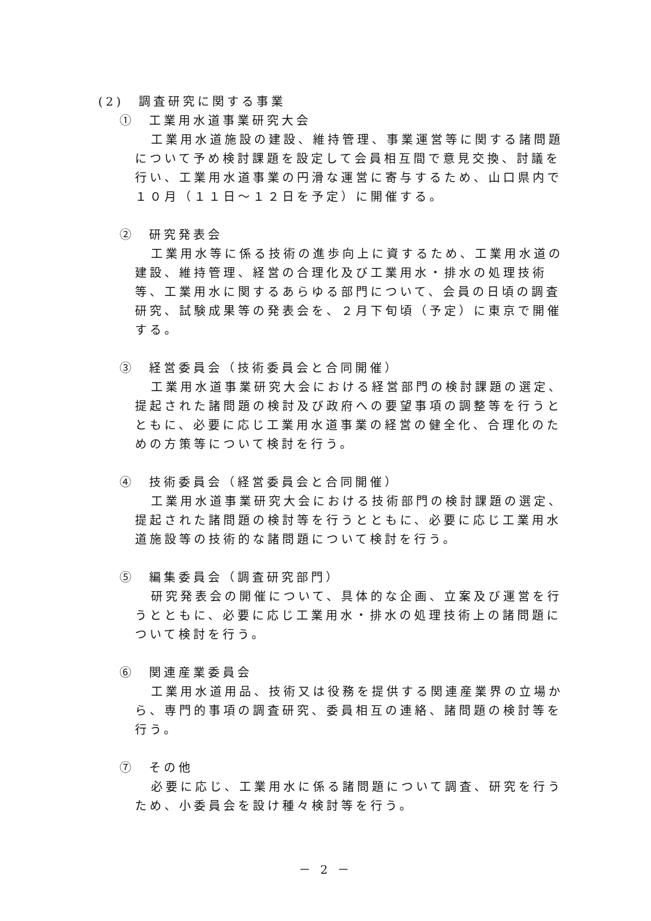(2)　調査研究に関する事業
①　工業用水道事業研究大会
工業用水道施設の建設、維持管理、事業運営等に関する諸問題について予め検討課題を設定して会員相互間で意見交換、討議を行い、工業用水道事業の円滑な運営に寄与するため、山口県内で１０月（１１日～１２日を予定）に開催する。
②　研究発表会
工業用水等に係る技術の進歩向上に資するため、工業用水道の建設、維持管理、経営の合理化及び工業用水・排水の処理技術等、工業用水に関するあらゆる部門について、会員の日頃の調査研究、試験成果等の発表会を、２月下旬頃（予定）に東京で開催する。
③　経営委員会（技術委員会と合同開催）
工業用水道事業研究大会における経営部門の検討課題の選定、提起された諸問題の検討及び政府への要望事項の調整等を行うとともに、必要に応じ工業用水道事業の経営の健全化、合理化のための方策等について検討を行う。
④　技術委員会（経営委員会と合同開催）
工業用水道事業研究大会における技術部門の検討課題の選定、提起された諸問題の検討等を行うとともに、必要に応じ工業用水道施設等の技術的な諸問題について検討を行う。
⑤　編集委員会（調査研究部門）
研究発表会の開催について、具体的な企画、立案及び運営を行うとともに、必要に応じ工業用水・排水の処理技術上の諸問題について検討を行う。
⑥　関連産業委員会
工業用水道用品、技術又は役務を提供する関連産業界の立場から、専門的事項の調査研究、委員相互の連絡、諸問題の検討等を行う。
⑦　その他
必要に応じ、工業用水に係る諸問題について調査、研究を行うため、小委員会を設け種々検討等を行う。
－ 2 －